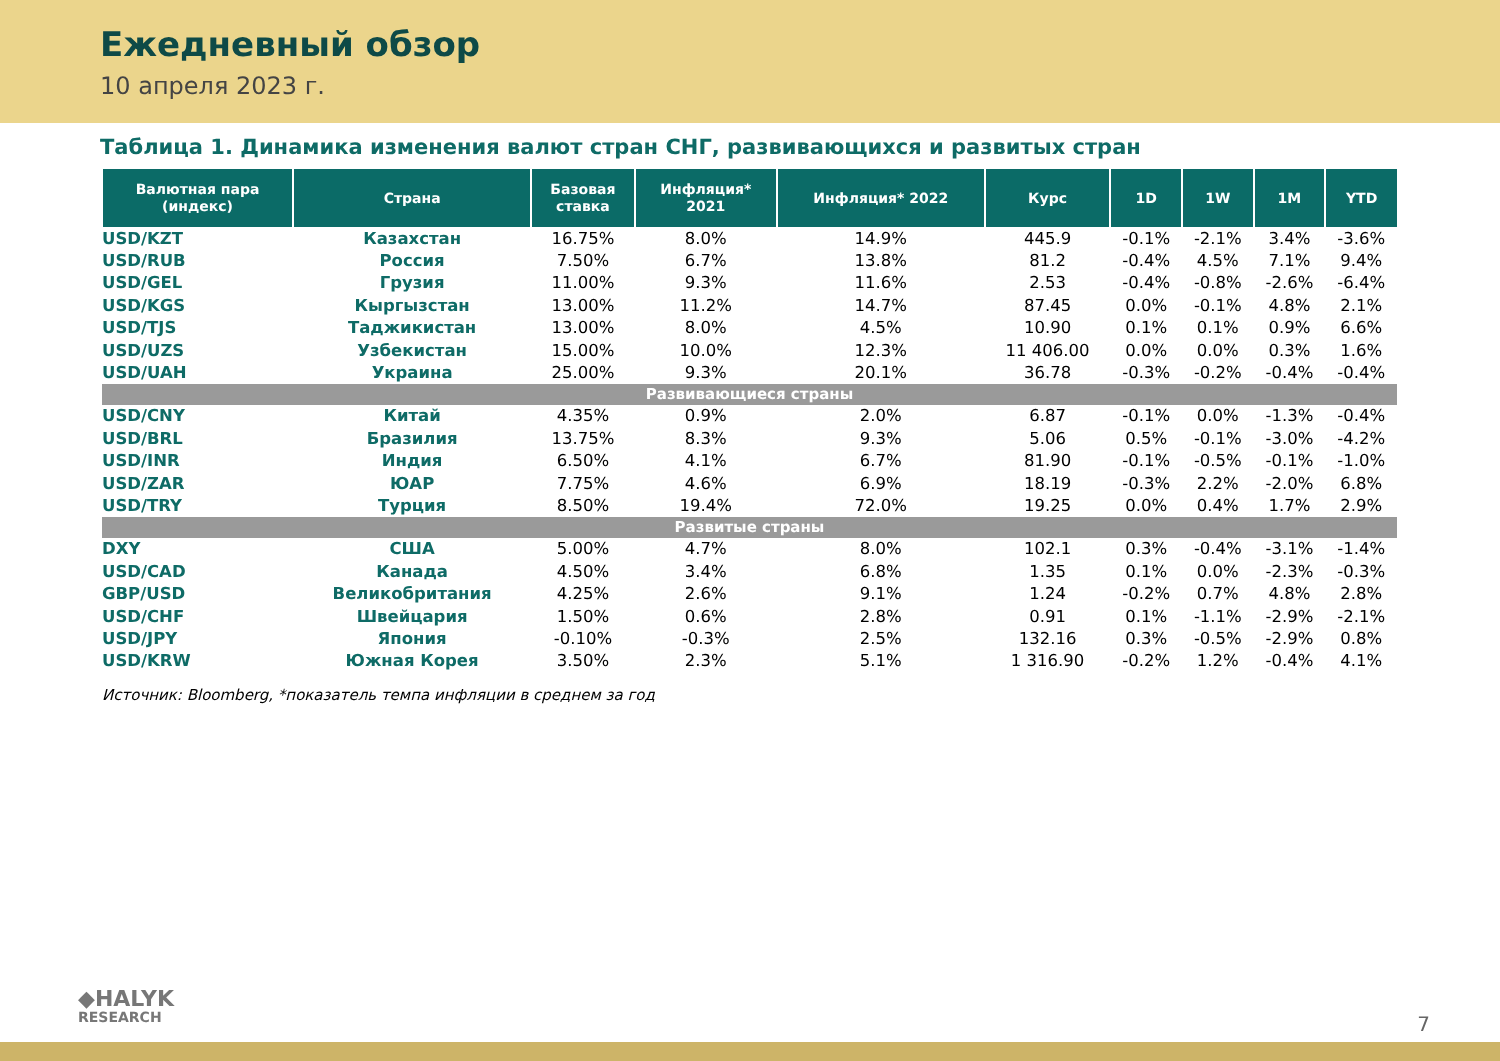Ежедневный обзор
10 апреля 2023 г.
Таблица 1. Динамика изменения валют стран СНГ, развивающихся и развитых стран
| Валютная пара (индекс) | Страна | Базовая ставка | Инфляция* 2021 | Инфляция* 2022 | Курс | 1D | 1W | 1M | YTD |
| --- | --- | --- | --- | --- | --- | --- | --- | --- | --- |
| USD/KZT | Казахстан | 16.75% | 8.0% | 14.9% | 445.9 | -0.1% | -2.1% | 3.4% | -3.6% |
| USD/RUB | Россия | 7.50% | 6.7% | 13.8% | 81.2 | -0.4% | 4.5% | 7.1% | 9.4% |
| USD/GEL | Грузия | 11.00% | 9.3% | 11.6% | 2.53 | -0.4% | -0.8% | -2.6% | -6.4% |
| USD/KGS | Кыргызстан | 13.00% | 11.2% | 14.7% | 87.45 | 0.0% | -0.1% | 4.8% | 2.1% |
| USD/TJS | Таджикистан | 13.00% | 8.0% | 4.5% | 10.90 | 0.1% | 0.1% | 0.9% | 6.6% |
| USD/UZS | Узбекистан | 15.00% | 10.0% | 12.3% | 11 406.00 | 0.0% | 0.0% | 0.3% | 1.6% |
| USD/UAH | Украина | 25.00% | 9.3% | 20.1% | 36.78 | -0.3% | -0.2% | -0.4% | -0.4% |
| Развивающиеся страны | | | | | | | | | |
| USD/CNY | Китай | 4.35% | 0.9% | 2.0% | 6.87 | -0.1% | 0.0% | -1.3% | -0.4% |
| USD/BRL | Бразилия | 13.75% | 8.3% | 9.3% | 5.06 | 0.5% | -0.1% | -3.0% | -4.2% |
| USD/INR | Индия | 6.50% | 4.1% | 6.7% | 81.90 | -0.1% | -0.5% | -0.1% | -1.0% |
| USD/ZAR | ЮАР | 7.75% | 4.6% | 6.9% | 18.19 | -0.3% | 2.2% | -2.0% | 6.8% |
| USD/TRY | Турция | 8.50% | 19.4% | 72.0% | 19.25 | 0.0% | 0.4% | 1.7% | 2.9% |
| Развитые страны | | | | | | | | | |
| DXY | США | 5.00% | 4.7% | 8.0% | 102.1 | 0.3% | -0.4% | -3.1% | -1.4% |
| USD/CAD | Канада | 4.50% | 3.4% | 6.8% | 1.35 | 0.1% | 0.0% | -2.3% | -0.3% |
| GBP/USD | Великобритания | 4.25% | 2.6% | 9.1% | 1.24 | -0.2% | 0.7% | 4.8% | 2.8% |
| USD/CHF | Швейцария | 1.50% | 0.6% | 2.8% | 0.91 | 0.1% | -1.1% | -2.9% | -2.1% |
| USD/JPY | Япония | -0.10% | -0.3% | 2.5% | 132.16 | 0.3% | -0.5% | -2.9% | 0.8% |
| USD/KRW | Южная Корея | 3.50% | 2.3% | 5.1% | 1 316.90 | -0.2% | 1.2% | -0.4% | 4.1% |
Источник: Bloomberg, *показатель темпа инфляции в среднем за год
◆HALYK
RESEARCH
7